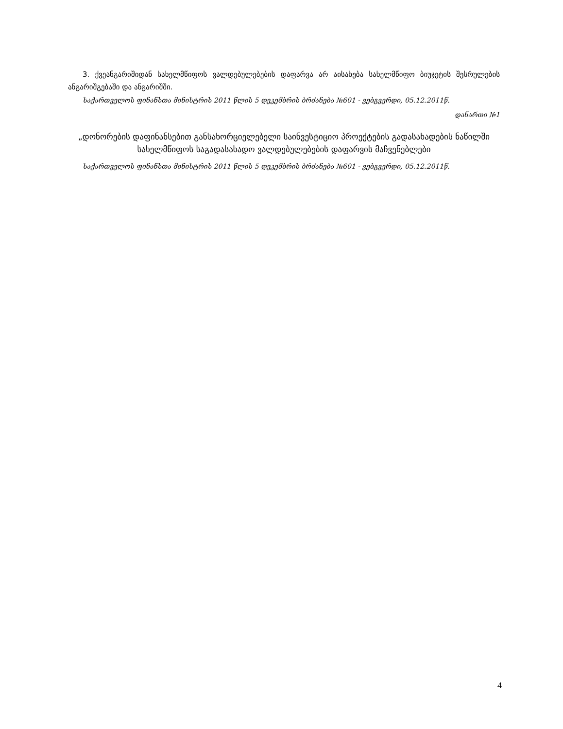3. ქვეანგარიშიდან სახელმწიფოს ვალდებულებების დაფარვა არ აისახება სახელმწიფო ბიუჯეტის შესრულების ანგარიშგებაში და ანგარიშში.
საქართველოს ფინანსთა მინისტრის 2011 წლის 5 დეკემბრის ბრძანება №601 - ვებგვერდი, 05.12.2011წ.
დანართი №1
„დონორების დაფინანსებით განსახორციელებელი საინვესტიციო პროექტების გადასახადების ნაწილში სახელმწიფოს საგადასახადო ვალდებულებების დაფარვის მაჩვენებლები
საქართველოს ფინანსთა მინისტრის 2011 წლის 5 დეკემბრის ბრძანება №601 - ვებგვერდი, 05.12.2011წ.
4